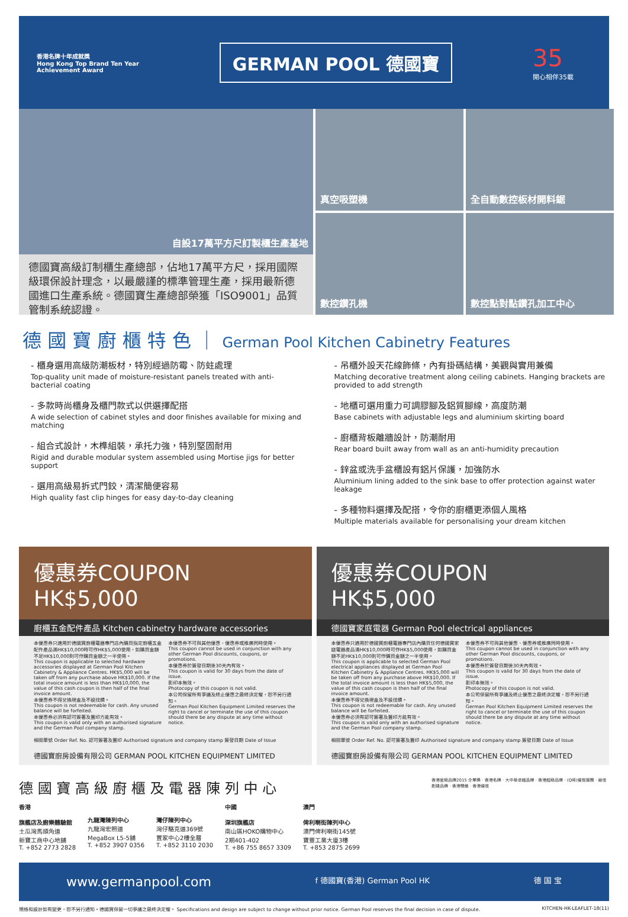香港名牌十年成就獎
Hong Kong Top Brand Ten Year
Achievement Award
GERMAN POOL 德國寶
35
開心相伴35載
自設17萬平方尺訂製櫃生產基地
德國寶高級訂制櫃生產總部，佔地17萬平方尺，採用國際級環保設計理念，以最嚴謹的標準管理生產，採用最新德國進口生產系統。德國寶生產總部榮獲「ISO9001」品質管制系統認證。
真空吸塑機
全自動數控板材開料鋸
數控鑽孔機
數控點對點鑽孔加工中心
德 國 寶 廚 櫃 特 色 ｜ German Pool Kitchen Cabinetry Features
- 櫃身選用高級防潮板材，特別經過防霉、防蛀處理
Top-quality unit made of moisture-resistant panels treated with anti-bacterial coating
- 多款時尚櫃身及櫃門款式以供選擇配搭
A wide selection of cabinet styles and door finishes available for mixing and matching
- 組合式設計，木榫組裝，承托力強，特別堅固耐用
Rigid and durable modular system assembled using Mortise jigs for better support
- 選用高級易拆式門鉸，清潔簡便容易
High quality fast clip hinges for easy day-to-day cleaning
- 吊櫃外設天花線飾條，內有掛碼結構，美觀與實用兼備
Matching decorative treatment along ceiling cabinets. Hanging brackets are provided to add strength
- 地櫃可選用重力可調膠腳及鋁質腳線，高度防潮
Base cabinets with adjustable legs and aluminium skirting board
- 廚櫃背板離牆設計，防潮耐用
Rear board built away from wall as an anti-humidity precaution
- 鋅盆或洗手盆櫃設有鋁片保護，加強防水
Aluminium lining added to the sink base to offer protection against water leakage
- 多種物料選擇及配搭，令你的廚櫃更添個人風格
Multiple materials available for personalising your dream kitchen
優惠券COUPON HK$5,000
廚櫃五金配件產品 Kitchen cabinetry hardware accessories
本優惠券只適用於德國寶廚櫃電器專門店內購買指定廚櫃五金配件產品滿HK$10,000時可作HK$5,000使用，如購買金額不足HK$10,000則可作購買金額之一半使用。
This coupon is applicable to selected hardware accessories displayed at German Pool Kitchen Cabinetry & Appliance Centres. HK$5,000 will be taken off from any purchase above HK$10,000. If the total invoice amount is less than HK$10,000, the value of this cash coupon is then half of the final invoice amount.
本優惠券不得兌換現金及不設找贖。
This coupon is not redeemable for cash. Any unused balance will be forfeited.
本優惠券必須有認可簽署及蓋印方能有效。
This coupon is valid only with an authorised signature and the German Pool company stamp.
本優惠券不可與其他優惠、優惠券或推廣同時使用。
This coupon cannot be used in conjunction with any other German Pool discounts, coupons, or promotions.
本優惠券於簽發日期後30天內有效。
This coupon is valid for 30 days from the date of issue.
影印本無效。
Photocopy of this coupon is not valid.
本公司保留所有爭議及終止優惠之最終決定權，恕不另行通知。
German Pool Kitchen Equipment Limited reserves the right to cancel or terminate the use of this coupon should there be any dispute at any time without notice.
相關單號 Order Ref. No. 認可簽署及蓋印 Authorised signature and company stamp 簽發日期 Date of Issue
德國寶廚房設備有限公司 GERMAN POOL KITCHEN EQUIPMENT LIMITED
優惠券COUPON HK$5,000
德國寶家庭電器 German Pool electrical appliances
本優惠券只適用於德國寶廚櫃電器專門店內購買任何德國寶家庭電器產品滿HK$10,000時可作HK$5,000使用，如購買金額不足HK$10,000則可作購買金額之一半使用。
This coupon is applicable to selected German Pool electrical appliances displayed at German Pool Kitchen Cabinetry & Appliance Centres. HK$5,000 will be taken off from any purchase above HK$10,000. If the total invoice amount is less than HK$5,000, the value of this cash coupon is then half of the final invoice amount.
本優惠券不得兌換現金及不設找贖。
This coupon is not redeemable for cash. Any unused balance will be forfeited.
本優惠券必須有認可簽署及蓋印方能有效。
This coupon is valid only with an authorised signature and the German Pool company stamp.
本優惠券不可與其他優惠、優惠券或推廣同時使用。
This coupon cannot be used in conjunction with any other German Pool discounts, coupons, or promotions.
本優惠券於簽發日期後30天內有效。
This coupon is valid for 30 days from the date of issue.
影印本無效。
Photocopy of this coupon is not valid.
本公司保留所有爭議及終止優惠之最終決定權，恕不另行通知。
German Pool Kitchen Equipment Limited reserves the right to cancel or terminate the use of this coupon should there be any dispute at any time without notice.
相關單號 Order Ref. No. 認可簽署及蓋印 Authorised signature and company stamp 簽發日期 Date of Issue
德國寶廚房設備有限公司 GERMAN POOL KITCHEN EQUIPMENT LIMITED
德 國 寶 高 級 廚 櫃 及 電 器 陳 列 中 心
香港
旗艦店及廚樂體驗館
土瓜灣馬頭角道
新寶工商中心地舖
T. +852 2773 2828
九龍灣陳列中心
九龍灣宏照道
MegaBox L5-5舖
T. +852 3907 0356
灣仔陳列中心
灣仔駱克道369號
置家中心2樓全層
T. +852 3110 2030
中國
深圳旗艦店
南山區HOKO購物中心
2期401-402
T. +86 755 8657 3309
澳門
俾利喇街陳列中心
澳門俾利喇街145號
寶豐工業大廈3樓
T. +853 2875 2699
香港星級品牌2015 企業獎 · 香港名牌 · 大中華卓越品牌 · 香港超級品牌 · (Q嘜)優質服務 · 最佳創建品牌 · 香港驕傲 · 香港優質
www.germanpool.com f 德國寶(香港) German Pool HK 德 国 宝
規格和設計如有變更，恕不另行通知。德國寶保留一切爭議之最終決定權。 Specifications and design are subject to change without prior notice. German Pool reserves the final decision in case of dispute. KITCHEN-HK-LEAFLET-18(11)